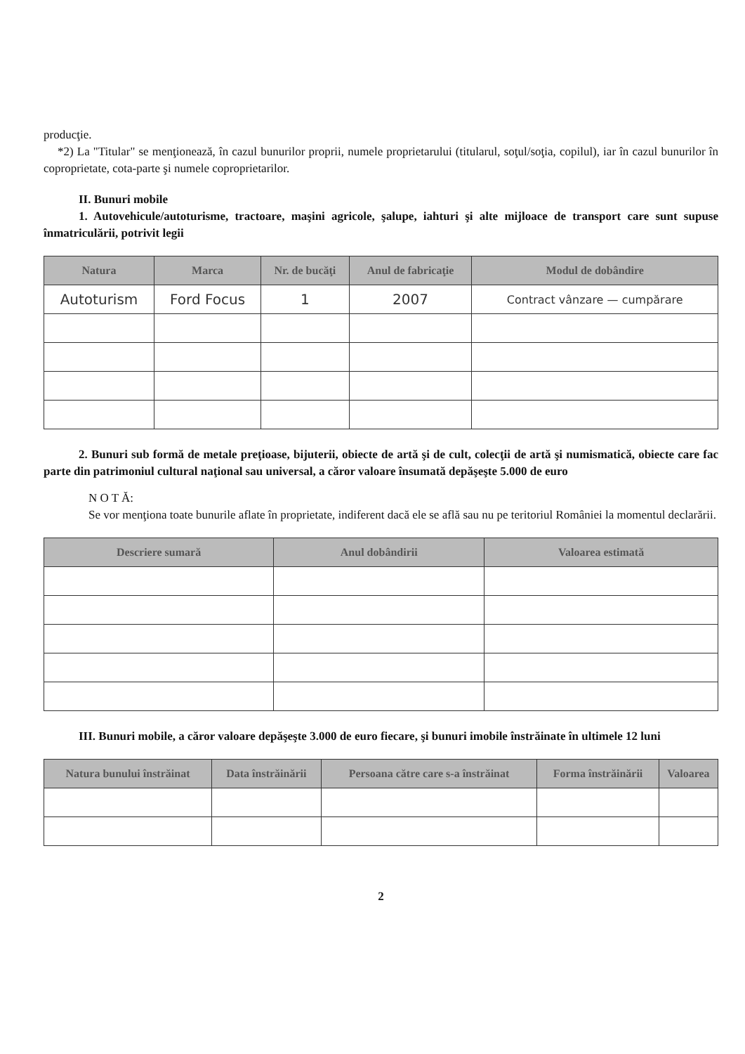producţie.
*2) La "Titular" se menţionează, în cazul bunurilor proprii, numele proprietarului (titularul, soţul/soţia, copilul), iar în cazul bunurilor în coproprietate, cota-parte şi numele coproprietarilor.
II. Bunuri mobile
1. Autovehicule/autoturisme, tractoare, maşini agricole, şalupe, iahturi şi alte mijloace de transport care sunt supuse înmatriculării, potrivit legii
| Natura | Marca | Nr. de bucăţi | Anul de fabricaţie | Modul de dobândire |
| --- | --- | --- | --- | --- |
| Autoturism | Ford Focus | 1 | 2007 | Contract vânzare — cumpărare |
2. Bunuri sub formă de metale preţioase, bijuterii, obiecte de artă şi de cult, colecţii de artă şi numismatică, obiecte care fac parte din patrimoniul cultural naţional sau universal, a căror valoare însumată depăşeşte 5.000 de euro
N O T Ă:
Se vor menţiona toate bunurile aflate în proprietate, indiferent dacă ele se află sau nu pe teritoriul României la momentul declarării.
| Descriere sumară | Anul dobândirii | Valoarea estimată |
| --- | --- | --- |
III. Bunuri mobile, a căror valoare depăşeşte 3.000 de euro fiecare, şi bunuri imobile înstrăinate în ultimele 12 luni
| Natura bunului înstrăinat | Data înstrăinării | Persoana către care s-a înstrăinat | Forma înstrăinării | Valoarea |
| --- | --- | --- | --- | --- |
2